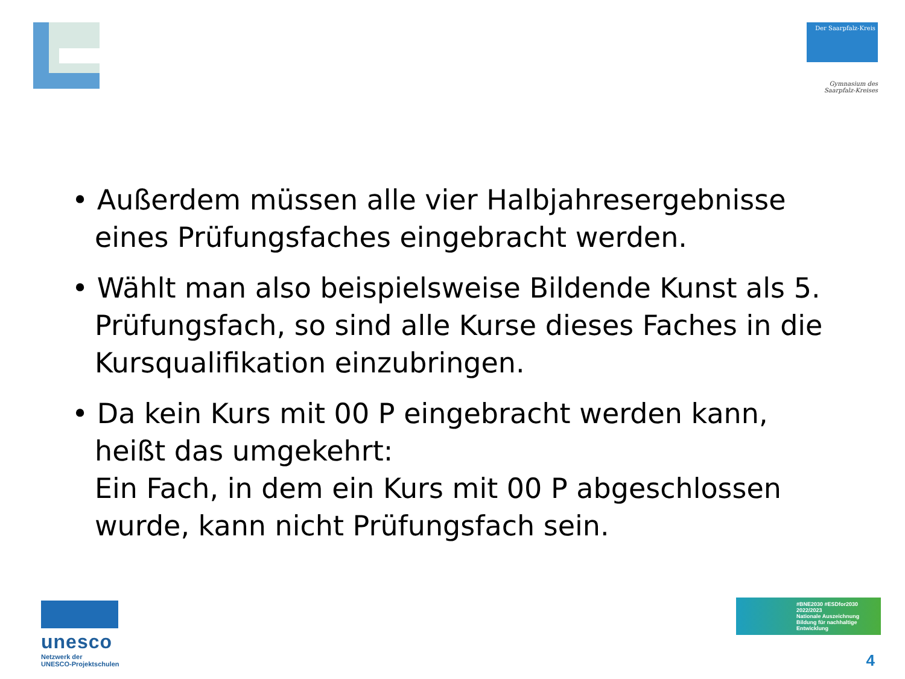Der Saarpfalz-Kreis
Gymnasium des
Saarpfalz-Kreises
• Außerdem müssen alle vier Halbjahresergebnisse eines Prüfungsfaches eingebracht werden.
• Wählt man also beispielsweise Bildende Kunst als 5. Prüfungsfach, so sind alle Kurse dieses Faches in die Kursqualifikation einzubringen.
• Da kein Kurs mit 00 P eingebracht werden kann, heißt das umgekehrt:
Ein Fach, in dem ein Kurs mit 00 P abgeschlossen wurde, kann nicht Prüfungsfach sein.
unesco
Netzwerk der
UNESCO-Projektschulen
#BNE2030 #ESDfor2030
2022/2023
Nationale Auszeichnung
Bildung für nachhaltige Entwicklung
4